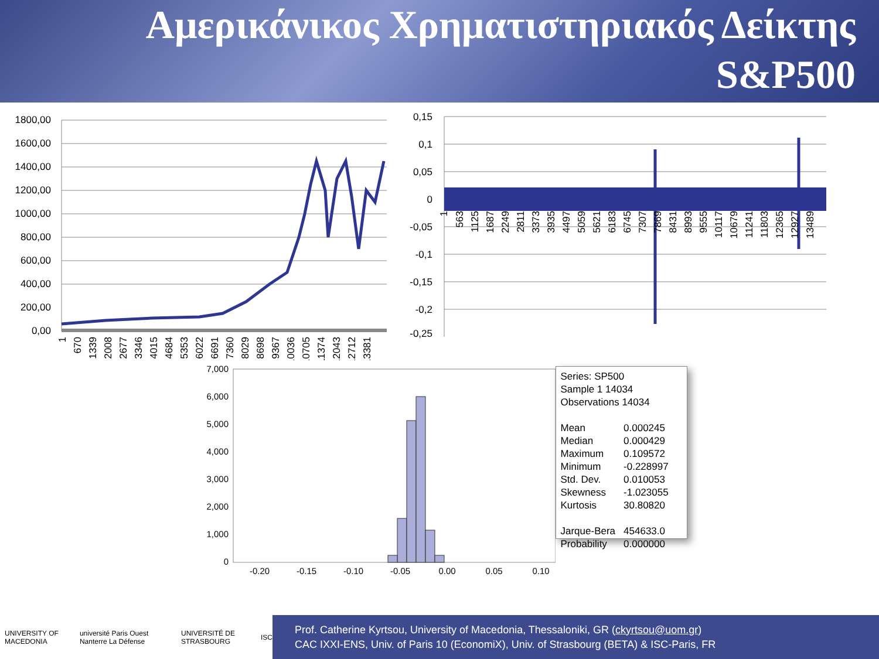Αμερικάνικος Χρηματιστηριακός Δείκτης
S&P500
1800,00
1600,00
1400,00
1200,00
1000,00
800,00
600,00
400,00
200,00
0,00
1
670
1339
2008
2677
3346
4015
4684
5353
6022
6691
7360
8029
8698
9367
10036
10705
11374
12043
12712
13381
0,15
0,1
0,05
0
-0,05
-0,1
-0,15
-0,2
-0,25
1
563
1125
1687
2249
2811
3373
3935
4497
5059
5621
6183
6745
7307
7869
8431
8993
9555
10117
10679
11241
11803
12365
12927
13489
7,000
6,000
5,000
4,000
3,000
2,000
1,000
0
-0.20
-0.15
-0.10
-0.05
0.00
0.05
0.10
Series: SP500
Sample 1 14034
Observations 14034
| Mean | 0.000245 |
| Median | 0.000429 |
| Maximum | 0.109572 |
| Minimum | -0.228997 |
| Std. Dev. | 0.010053 |
| Skewness | -1.023055 |
| Kurtosis | 30.80820 |
| Jarque-Bera | 454633.0 |
| Probability | 0.000000 |
UNIVERSITY OF MACEDONIA université Paris Ouest Nanterre La Défense UNIVERSITÉ DE STRASBOURG ISC
Prof. Catherine Kyrtsou, University of Macedonia, Thessaloniki, GR (ckyrtsou@uom.gr)
CAC IXXI-ENS, Univ. of Paris 10 (EconomiX), Univ. of Strasbourg (BETA) & ISC-Paris, FR